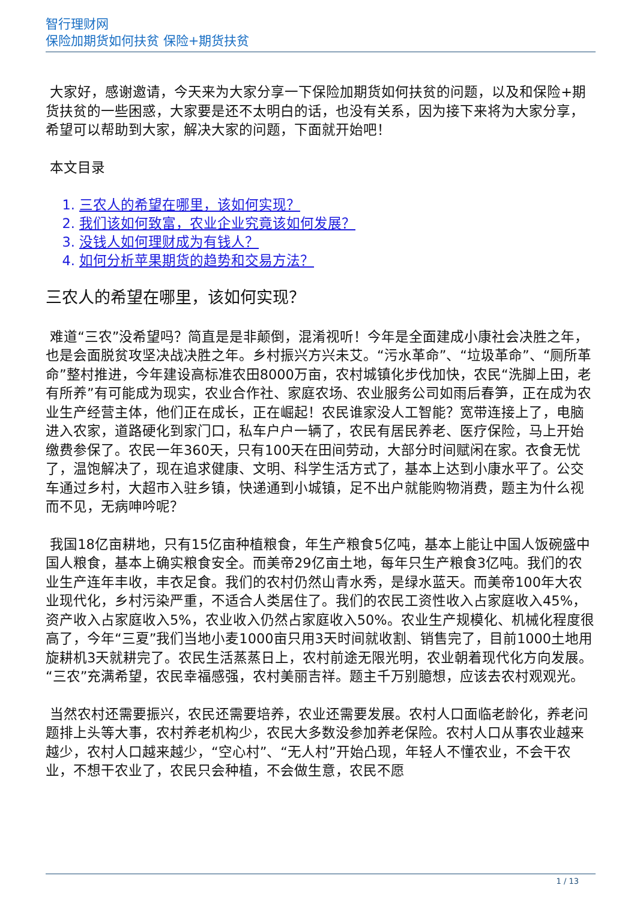智行理财网
保险加期货如何扶贫 保险+期货扶贫
大家好，感谢邀请，今天来为大家分享一下保险加期货如何扶贫的问题，以及和保险+期货扶贫的一些困惑，大家要是还不太明白的话，也没有关系，因为接下来将为大家分享，希望可以帮助到大家，解决大家的问题，下面就开始吧！
本文目录
1. 三农人的希望在哪里，该如何实现？
2. 我们该如何致富，农业企业究竟该如何发展？
3. 没钱人如何理财成为有钱人？
4. 如何分析苹果期货的趋势和交易方法？
三农人的希望在哪里，该如何实现？
难道“三农”没希望吗？简直是是非颠倒，混淆视听！今年是全面建成小康社会决胜之年，也是会面脱贫攻坚决战决胜之年。乡村振兴方兴未艾。“污水革命”、“垃圾革命”、“厕所革命”整村推进，今年建设高标准农田8000万亩，农村城镇化步伐加快，农民“洗脚上田，老有所养”有可能成为现实，农业合作社、家庭农场、农业服务公司如雨后春笋，正在成为农业生产经营主体，他们正在成长，正在崛起！农民谁家没人工智能？宽带连接上了，电脑进入农家，道路硬化到家门口，私车户户一辆了，农民有居民养老、医疗保险，马上开始缴费参保了。农民一年360天，只有100天在田间劳动，大部分时间赋闲在家。衣食无忧了，温饱解决了，现在追求健康、文明、科学生活方式了，基本上达到小康水平了。公交车通过乡村，大超市入驻乡镇，快递通到小城镇，足不出户就能购物消费，题主为什么视而不见，无病呻吟呢？
我国18亿亩耕地，只有15亿亩种植粮食，年生产粮食5亿吨，基本上能让中国人饭碗盛中国人粮食，基本上确实粮食安全。而美帝29亿亩土地，每年只生产粮食3亿吨。我们的农业生产连年丰收，丰衣足食。我们的农村仍然山青水秀，是绿水蓝天。而美帝100年大农业现代化，乡村污染严重，不适合人类居住了。我们的农民工资性收入占家庭收入45%，资产收入占家庭收入5%，农业收入仍然占家庭收入50%。农业生产规模化、机械化程度很高了，今年“三夏”我们当地小麦1000亩只用3天时间就收割、销售完了，目前1000土地用旋耕机3天就耕完了。农民生活蒸蒸日上，农村前途无限光明，农业朝着现代化方向发展。“三农”充满希望，农民幸福感强，农村美丽吉祥。题主千万别臆想，应该去农村观观光。
当然农村还需要振兴，农民还需要培养，农业还需要发展。农村人口面临老龄化，养老问题排上头等大事，农村养老机构少，农民大多数没参加养老保险。农村人口从事农业越来越少，农村人口越来越少，“空心村”、“无人村”开始凸现，年轻人不懂农业，不会干农业，不想干农业了，农民只会种植，不会做生意，农民不愿
1 / 13